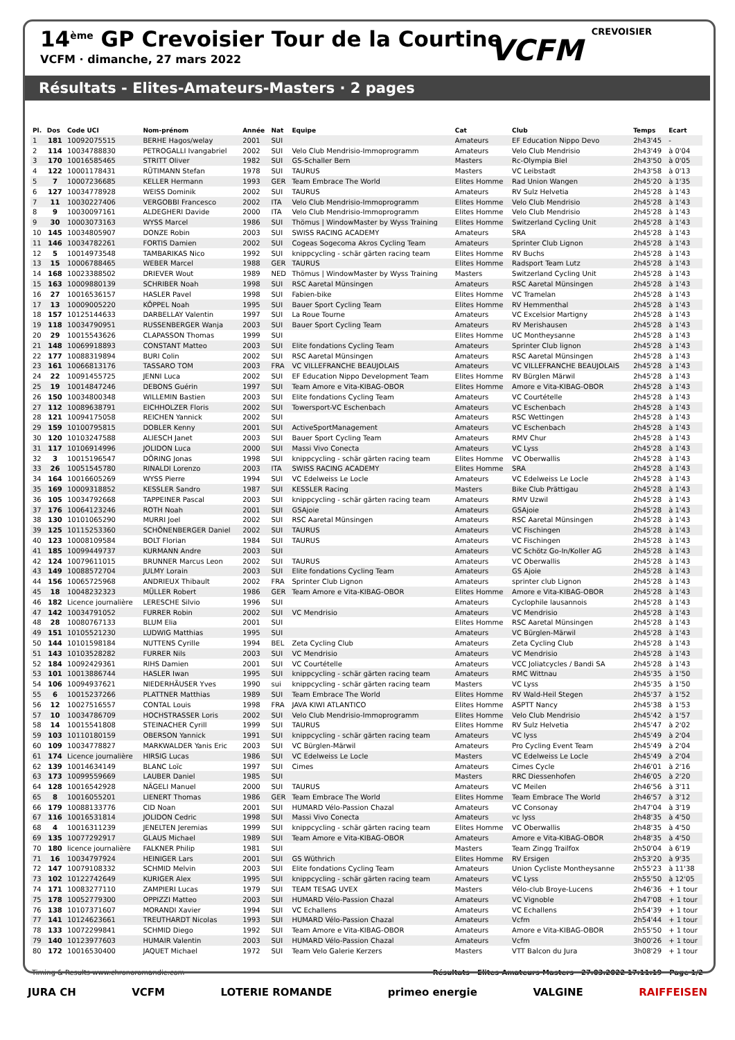14<sup>ème</sup> GP Crevoisier Tour de la Courtine
VCFM · dimanche, 27 mars 2022
VCFM
CREVOISIER
Résultats - Elites-Amateurs-Masters · 2 pages
| Pl. | Dos | Code UCI | Nom-prénom | Année | Nat | Equipe | Cat | Club | Temps | Ecart |
| --- | --- | --- | --- | --- | --- | --- | --- | --- | --- | --- |
| 1 | 181 | 10092075515 | BERHE Hagos/welay | 2001 | SUI | | Amateurs | EF Education Nippo Devo | 2h43'45 | - |
| 2 | 114 | 10034788830 | PETROGALLI Ivangabriel | 2002 | SUI | Velo Club Mendrisio-Immoprogramm | Amateurs | Velo Club Mendrisio | 2h43'49 | à 0'04 |
| 3 | 170 | 10016585465 | STRITT Oliver | 1982 | SUI | GS-Schaller Bern | Masters | Rc-Olympia Biel | 2h43'50 | à 0'05 |
| 4 | 122 | 10001178431 | RÜTIMANN Stefan | 1978 | SUI | TAURUS | Masters | VC Leibstadt | 2h43'58 | à 0'13 |
| 5 | 7 | 10007236685 | KELLER Hermann | 1993 | GER | Team Embrace The World | Elites Homme | Rad Union Wangen | 2h45'20 | à 1'35 |
| 6 | 127 | 10034778928 | WEISS Dominik | 2002 | SUI | TAURUS | Amateurs | RV Sulz Helvetia | 2h45'28 | à 1'43 |
| 7 | 11 | 10030227406 | VERGOBBI Francesco | 2002 | ITA | Velo Club Mendrisio-Immoprogramm | Elites Homme | Velo Club Mendrisio | 2h45'28 | à 1'43 |
| 8 | 9 | 10030097161 | ALDEGHERI Davide | 2000 | ITA | Velo Club Mendrisio-Immoprogramm | Elites Homme | Velo Club Mendrisio | 2h45'28 | à 1'43 |
| 9 | 30 | 10003073163 | WYSS Marcel | 1986 | SUI | Thömus / WindowMaster by Wyss Training | Elites Homme | Switzerland Cycling Unit | 2h45'28 | à 1'43 |
| 10 | 145 | 10034805907 | DONZE Robin | 2003 | SUI | SWISS RACING ACADEMY | Amateurs | SRA | 2h45'28 | à 1'43 |
| 11 | 146 | 10034782261 | FORTIS Damien | 2002 | SUI | Cogeas Sogecoma Akros Cycling Team | Amateurs | Sprinter Club Lignon | 2h45'28 | à 1'43 |
| 12 | 5 | 10014973548 | TAMBARIKAS Nico | 1992 | SUI | knippcycling - schär gärten racing team | Elites Homme | RV Buchs | 2h45'28 | à 1'43 |
| 13 | 15 | 10006788465 | WEBER Marcel | 1988 | GER | TAURUS | Elites Homme | Radsport Team Lutz | 2h45'28 | à 1'43 |
| 14 | 168 | 10023388502 | DRIEVER Wout | 1989 | NED | Thömus / WindowMaster by Wyss Training | Masters | Switzerland Cycling Unit | 2h45'28 | à 1'43 |
| 15 | 163 | 10009880139 | SCHRIBER Noah | 1998 | SUI | RSC Aaretal Münsingen | Amateurs | RSC Aaretal Münsingen | 2h45'28 | à 1'43 |
| 16 | 27 | 10016536157 | HASLER Pavel | 1998 | SUI | Fabien-bike | Elites Homme | VC Tramelan | 2h45'28 | à 1'43 |
| 17 | 13 | 10009005220 | KÖPPEL Noah | 1995 | SUI | Bauer Sport Cycling Team | Elites Homme | RV Hemmenthal | 2h45'28 | à 1'43 |
| 18 | 157 | 10125144633 | DARBELLAY Valentin | 1997 | SUI | La Roue Tourne | Amateurs | VC Excelsior Martigny | 2h45'28 | à 1'43 |
| 19 | 118 | 10034790951 | RUSSENBERGER Wanja | 2003 | SUI | Bauer Sport Cycling Team | Amateurs | RV Merishausen | 2h45'28 | à 1'43 |
| 20 | 29 | 10015543626 | CLAPASSON Thomas | 1999 | SUI | | Elites Homme | UC Montheysanne | 2h45'28 | à 1'43 |
| 21 | 148 | 10069918893 | CONSTANT Matteo | 2003 | SUI | Elite fondations Cycling Team | Amateurs | Sprinter Club lignon | 2h45'28 | à 1'43 |
| 22 | 177 | 10088319894 | BURI Colin | 2002 | SUI | RSC Aaretal Münsingen | Amateurs | RSC Aaretal Münsingen | 2h45'28 | à 1'43 |
| 23 | 161 | 10066813176 | TASSARO TOM | 2003 | FRA | VC VILLEFRANCHE BEAUJOLAIS | Amateurs | VC VILLEFRANCHE BEAUJOLAIS | 2h45'28 | à 1'43 |
| 24 | 22 | 10091455725 | JENNI Luca | 2002 | SUI | EF Education Nippo Development Team | Elites Homme | RV Bürglen Märwil | 2h45'28 | à 1'43 |
| 25 | 19 | 10014847246 | DEBONS Guérin | 1997 | SUI | Team Amore e Vita-KIBAG-OBOR | Elites Homme | Amore e Vita-KIBAG-OBOR | 2h45'28 | à 1'43 |
| 26 | 150 | 10034800348 | WILLEMIN Bastien | 2003 | SUI | Elite fondations Cycling Team | Amateurs | VC Courtételle | 2h45'28 | à 1'43 |
| 27 | 112 | 10089638791 | EICHHOLZER Floris | 2002 | SUI | Towersport-VC Eschenbach | Amateurs | VC Eschenbach | 2h45'28 | à 1'43 |
| 28 | 121 | 10094175058 | REICHEN Yannick | 2002 | SUI | | Amateurs | RSC Wettingen | 2h45'28 | à 1'43 |
| 29 | 159 | 10100795815 | DOBLER Kenny | 2001 | SUI | ActiveSportManagement | Amateurs | VC Eschenbach | 2h45'28 | à 1'43 |
| 30 | 120 | 10103247588 | ALIESCH Janet | 2003 | SUI | Bauer Sport Cycling Team | Amateurs | RMV Chur | 2h45'28 | à 1'43 |
| 31 | 117 | 10106914996 | JOLIDON Luca | 2000 | SUI | Massi Vivo Conecta | Amateurs | VC Lyss | 2h45'28 | à 1'43 |
| 32 | 3 | 10015196547 | DÖRING Jonas | 1998 | SUI | knippcycling - schär gärten racing team | Elites Homme | VC Oberwallis | 2h45'28 | à 1'43 |
| 33 | 26 | 10051545780 | RINALDI Lorenzo | 2003 | ITA | SWISS RACING ACADEMY | Elites Homme | SRA | 2h45'28 | à 1'43 |
| 34 | 164 | 10016605269 | WYSS Pierre | 1994 | SUI | VC Edelweiss Le Locle | Amateurs | VC Edelweiss Le Locle | 2h45'28 | à 1'43 |
| 35 | 169 | 10009318852 | KESSLER Sandro | 1987 | SUI | KESSLER Racing | Masters | Bike Club Prättigau | 2h45'28 | à 1'43 |
| 36 | 105 | 10034792668 | TAPPEINER Pascal | 2003 | SUI | knippcycling - schär gärten racing team | Amateurs | RMV Uzwil | 2h45'28 | à 1'43 |
| 37 | 176 | 10064123246 | ROTH Noah | 2001 | SUI | GSAjoie | Amateurs | GSAjoie | 2h45'28 | à 1'43 |
| 38 | 130 | 10101065290 | MURRI Joel | 2002 | SUI | RSC Aaretal Münsingen | Amateurs | RSC Aaretal Münsingen | 2h45'28 | à 1'43 |
| 39 | 125 | 10115253360 | SCHÖNENBERGER Daniel | 2002 | SUI | TAURUS | Amateurs | VC Fischingen | 2h45'28 | à 1'43 |
| 40 | 123 | 10008109584 | BOLT Florian | 1984 | SUI | TAURUS | Amateurs | VC Fischingen | 2h45'28 | à 1'43 |
| 41 | 185 | 10099449737 | KURMANN Andre | 2003 | SUI | | Amateurs | VC Schötz Go-In/Koller AG | 2h45'28 | à 1'43 |
| 42 | 124 | 10079611015 | BRUNNER Marcus Leon | 2002 | SUI | TAURUS | Amateurs | VC Oberwallis | 2h45'28 | à 1'43 |
| 43 | 149 | 10088572704 | JULMY Lorain | 2003 | SUI | Elite fondations Cycling Team | Amateurs | GS Ajoie | 2h45'28 | à 1'43 |
| 44 | 156 | 10065725968 | ANDRIEUX Thibault | 2002 | FRA | Sprinter Club Lignon | Amateurs | sprinter club Lignon | 2h45'28 | à 1'43 |
| 45 | 18 | 10048232323 | MÜLLER Robert | 1986 | GER | Team Amore e Vita-KIBAG-OBOR | Elites Homme | Amore e Vita-KIBAG-OBOR | 2h45'28 | à 1'43 |
| 46 | 182 | Licence journalière | LERESCHE Silvio | 1996 | SUI | | Amateurs | Cyclophile lausannois | 2h45'28 | à 1'43 |
| 47 | 142 | 10034791052 | FURRER Robin | 2002 | SUI | VC Mendrisio | Amateurs | VC Mendrisio | 2h45'28 | à 1'43 |
| 48 | 28 | 10080767133 | BLUM Elia | 2001 | SUI | | Elites Homme | RSC Aaretal Münsingen | 2h45'28 | à 1'43 |
| 49 | 151 | 10105521230 | LUDWIG Matthias | 1995 | SUI | | Amateurs | VC Bürglen-Märwil | 2h45'28 | à 1'43 |
| 50 | 144 | 10101598184 | NUTTENS Cyrille | 1994 | BEL | Zeta Cycling Club | Amateurs | Zeta Cycling Club | 2h45'28 | à 1'43 |
| 51 | 143 | 10103528282 | FURRER Nils | 2003 | SUI | VC Mendrisio | Amateurs | VC Mendrisio | 2h45'28 | à 1'43 |
| 52 | 184 | 10092429361 | RIHS Damien | 2001 | SUI | VC Courtételle | Amateurs | VCC Joliatcycles / Bandi SA | 2h45'28 | à 1'43 |
| 53 | 101 | 10013886744 | HASLER Iwan | 1995 | SUI | knippcycling - schär gärten racing team | Amateurs | RMC Wittnau | 2h45'35 | à 1'50 |
| 54 | 106 | 10094937621 | NIEDERHÄUSER Yves | 1990 | sui | knippcycling - schär gärten racing team | Masters | VC Lyss | 2h45'35 | à 1'50 |
| 55 | 6 | 10015237266 | PLATTNER Matthias | 1989 | SUI | Team Embrace The World | Elites Homme | RV Wald-Heil Stegen | 2h45'37 | à 1'52 |
| 56 | 12 | 10027516557 | CONTAL Louis | 1998 | FRA | JAVA KIWI ATLANTICO | Elites Homme | ASPTT Nancy | 2h45'38 | à 1'53 |
| 57 | 10 | 10034786709 | HOCHSTRASSER Loris | 2002 | SUI | Velo Club Mendrisio-Immoprogramm | Elites Homme | Velo Club Mendrisio | 2h45'42 | à 1'57 |
| 58 | 14 | 10015541808 | STEINACHER Cyrill | 1999 | SUI | TAURUS | Elites Homme | RV Sulz Helvetia | 2h45'47 | à 2'02 |
| 59 | 103 | 10110180159 | OBERSON Yannick | 1991 | SUI | knippcycling - schär gärten racing team | Amateurs | VC lyss | 2h45'49 | à 2'04 |
| 60 | 109 | 10034778827 | MARKWALDER Yanis Eric | 2003 | SUI | VC Bürglen-Märwil | Amateurs | Pro Cycling Event Team | 2h45'49 | à 2'04 |
| 61 | 174 | Licence journalière | HIRSIG Lucas | 1986 | SUI | VC Edelweiss Le Locle | Masters | VC Edelweiss Le Locle | 2h45'49 | à 2'04 |
| 62 | 139 | 10014634149 | BLANC Loïc | 1997 | SUI | Cimes | Amateurs | Cimes Cycle | 2h46'01 | à 2'16 |
| 63 | 173 | 10099559669 | LAUBER Daniel | 1985 | SUI | | Masters | RRC Diessenhofen | 2h46'05 | à 2'20 |
| 64 | 128 | 10016542928 | NÄGELI Manuel | 2000 | SUI | TAURUS | Amateurs | VC Meilen | 2h46'56 | à 3'11 |
| 65 | 8 | 10016055201 | LIENERT Thomas | 1986 | GER | Team Embrace The World | Elites Homme | Team Embrace The World | 2h46'57 | à 3'12 |
| 66 | 179 | 10088133776 | CID Noan | 2001 | SUI | HUMARD Vélo-Passion Chazal | Amateurs | VC Consonay | 2h47'04 | à 3'19 |
| 67 | 116 | 10016531814 | JOLIDON Cedric | 1998 | SUI | Massi Vivo Conecta | Amateurs | vc lyss | 2h48'35 | à 4'50 |
| 68 | 4 | 10016311239 | JENELTEN Jeremias | 1999 | SUI | knippcycling - schär gärten racing team | Elites Homme | VC Oberwallis | 2h48'35 | à 4'50 |
| 69 | 135 | 10077292917 | GLAUS Michael | 1989 | SUI | Team Amore e Vita-KIBAG-OBOR | Amateurs | Amore e Vita-KIBAG-OBOR | 2h48'35 | à 4'50 |
| 70 | 180 | licence journalière | FALKNER Philip | 1981 | SUI | | Masters | Team Zingg Trailfox | 2h50'04 | à 6'19 |
| 71 | 16 | 10034797924 | HEINIGER Lars | 2001 | SUI | GS Wüthrich | Elites Homme | RV Ersigen | 2h53'20 | à 9'35 |
| 72 | 147 | 10079108332 | SCHMID Melvin | 2003 | SUI | Elite fondations Cycling Team | Amateurs | Union Cycliste Montheysanne | 2h55'23 | à 11'38 |
| 73 | 102 | 10122742649 | KURIGER Alex | 1995 | SUI | knippcycling - schär gärten racing team | Amateurs | VC Lyss | 2h55'50 | à 12'05 |
| 74 | 171 | 10083277110 | ZAMPIERI Lucas | 1979 | SUI | TEAM TESAG UVEX | Masters | Vélo-club Broye-Lucens | 2h46'36 | + 1 tour |
| 75 | 178 | 10052779300 | OPPIZZI Matteo | 2003 | SUI | HUMARD Vélo-Passion Chazal | Amateurs | VC Vignoble | 2h47'08 | + 1 tour |
| 76 | 138 | 10107371607 | MORANDI Xavier | 1994 | SUI | VC Echallens | Amateurs | VC Echallens | 2h54'39 | + 1 tour |
| 77 | 141 | 10124623661 | TREUTHARDT Nicolas | 1993 | SUI | HUMARD Vélo-Passion Chazal | Amateurs | Vcfm | 2h54'44 | + 1 tour |
| 78 | 133 | 10072299841 | SCHMID Diego | 1992 | SUI | Team Amore e Vita-KIBAG-OBOR | Amateurs | Amore e Vita-KIBAG-OBOR | 2h55'50 | + 1 tour |
| 79 | 140 | 10123977603 | HUMAIR Valentin | 2003 | SUI | HUMARD Vélo-Passion Chazal | Amateurs | Vcfm | 3h00'26 | + 1 tour |
| 80 | 172 | 10016530400 | JAQUET Michael | 1972 | SUI | Team Velo Galerie Kerzers | Masters | VTT Balcon du Jura | 3h08'29 | + 1 tour |
Timing & Results www.chronoromandie.com Résultats - Elites-Amateurs-Masters · 27.03.2022 17:11:19 · Page 1/2
JURA CH VCFM LOTERIE ROMANDE primeo energie VALGINE RAIFFEISEN